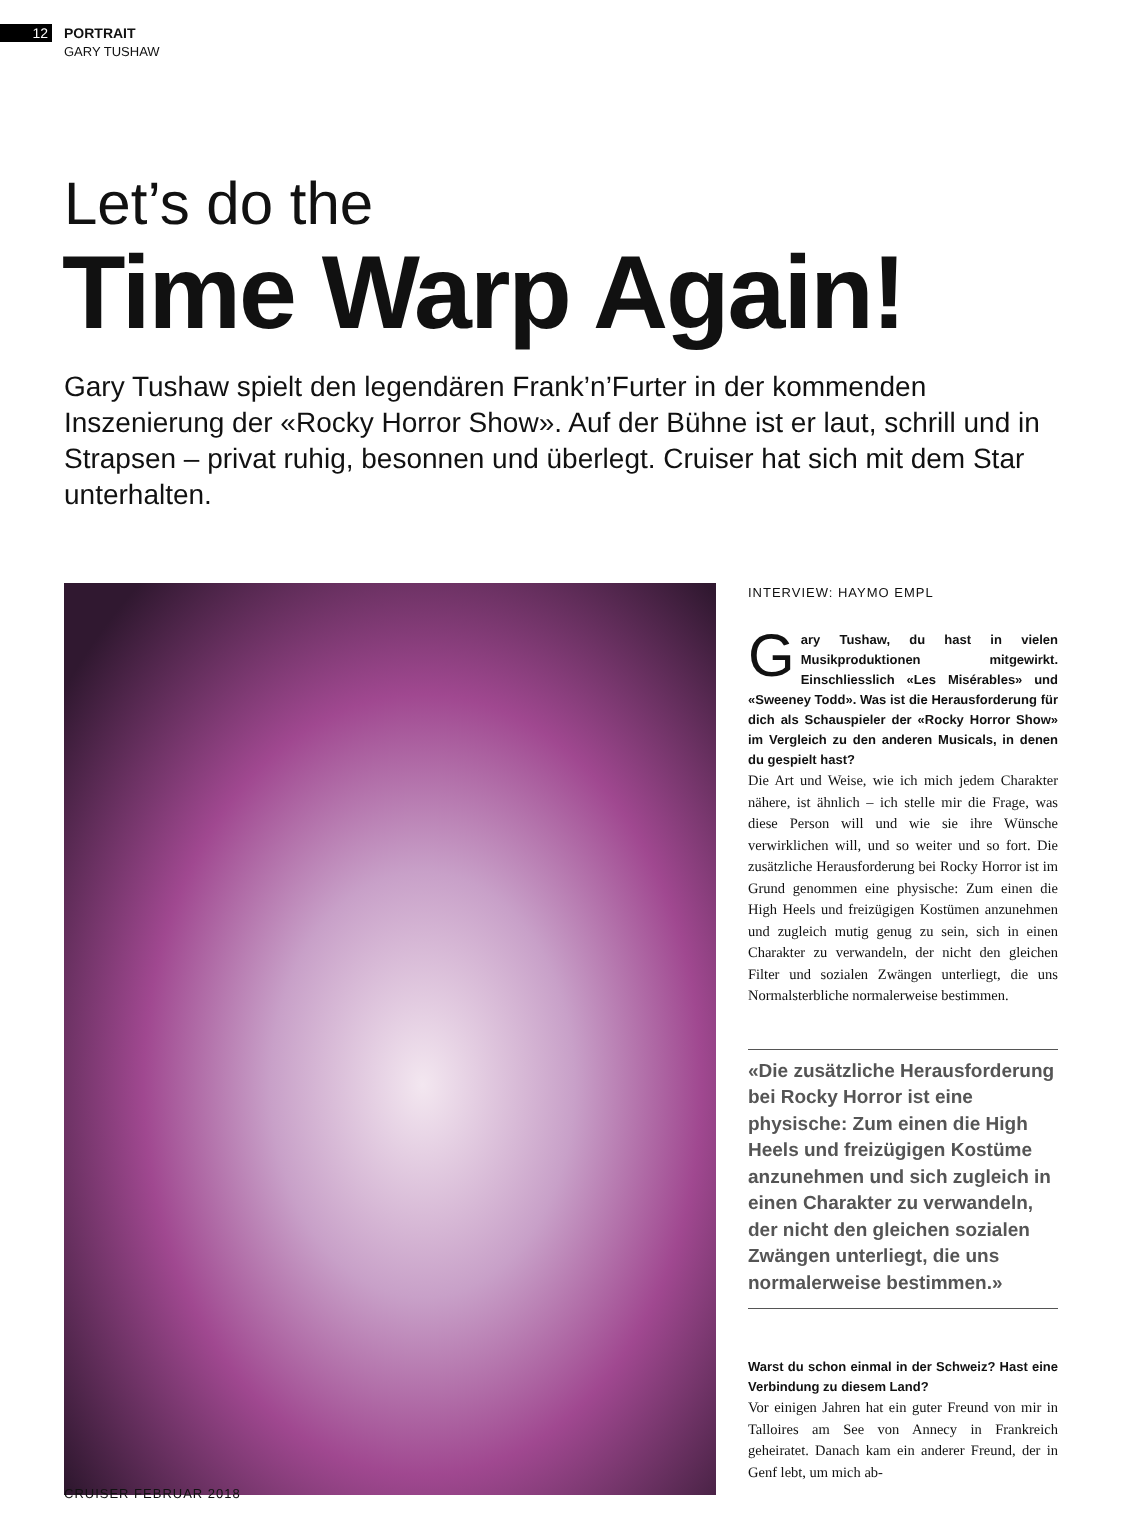12
PORTRAIT
GARY TUSHAW
Let’s do the
Time Warp Again!
Gary Tushaw spielt den legendären Frank’n’Furter in der kommenden Inszenierung der «Rocky Horror Show». Auf der Bühne ist er laut, schrill und in Strapsen – privat ruhig, besonnen und überlegt. Cruiser hat sich mit dem Star unterhalten.
INTERVIEW: HAYMO EMPL
Gary Tushaw, du hast in vielen Musikproduktionen mitgewirkt. Einschliesslich «Les Misérables» und «Sweeney Todd». Was ist die Herausforderung für dich als Schauspieler der «Rocky Horror Show» im Vergleich zu den anderen Musicals, in denen du gespielt hast?
Die Art und Weise, wie ich mich jedem Charakter nähere, ist ähnlich – ich stelle mir die Frage, was diese Person will und wie sie ihre Wünsche verwirklichen will, und so weiter und so fort. Die zusätzliche Herausforderung bei Rocky Horror ist im Grund genommen eine physische: Zum einen die High Heels und freizügigen Kostümen anzunehmen und zugleich mutig genug zu sein, sich in einen Charakter zu verwandeln, der nicht den gleichen Filter und sozialen Zwängen unterliegt, die uns Normalsterbliche normalerweise bestimmen.
«Die zusätzliche Herausforderung bei Rocky Horror ist eine physische: Zum einen die High Heels und freizügigen Kostüme anzunehmen und sich zugleich in einen Charakter zu verwandeln, der nicht den gleichen sozialen Zwängen unterliegt, die uns normalerweise bestimmen.»
Warst du schon einmal in der Schweiz? Hast eine Verbindung zu diesem Land?
Vor einigen Jahren hat ein guter Freund von mir in Talloires am See von Annecy in Frankreich geheiratet. Danach kam ein anderer Freund, der in Genf lebt, um mich ab-
CRUISER FEBRUAR 2018